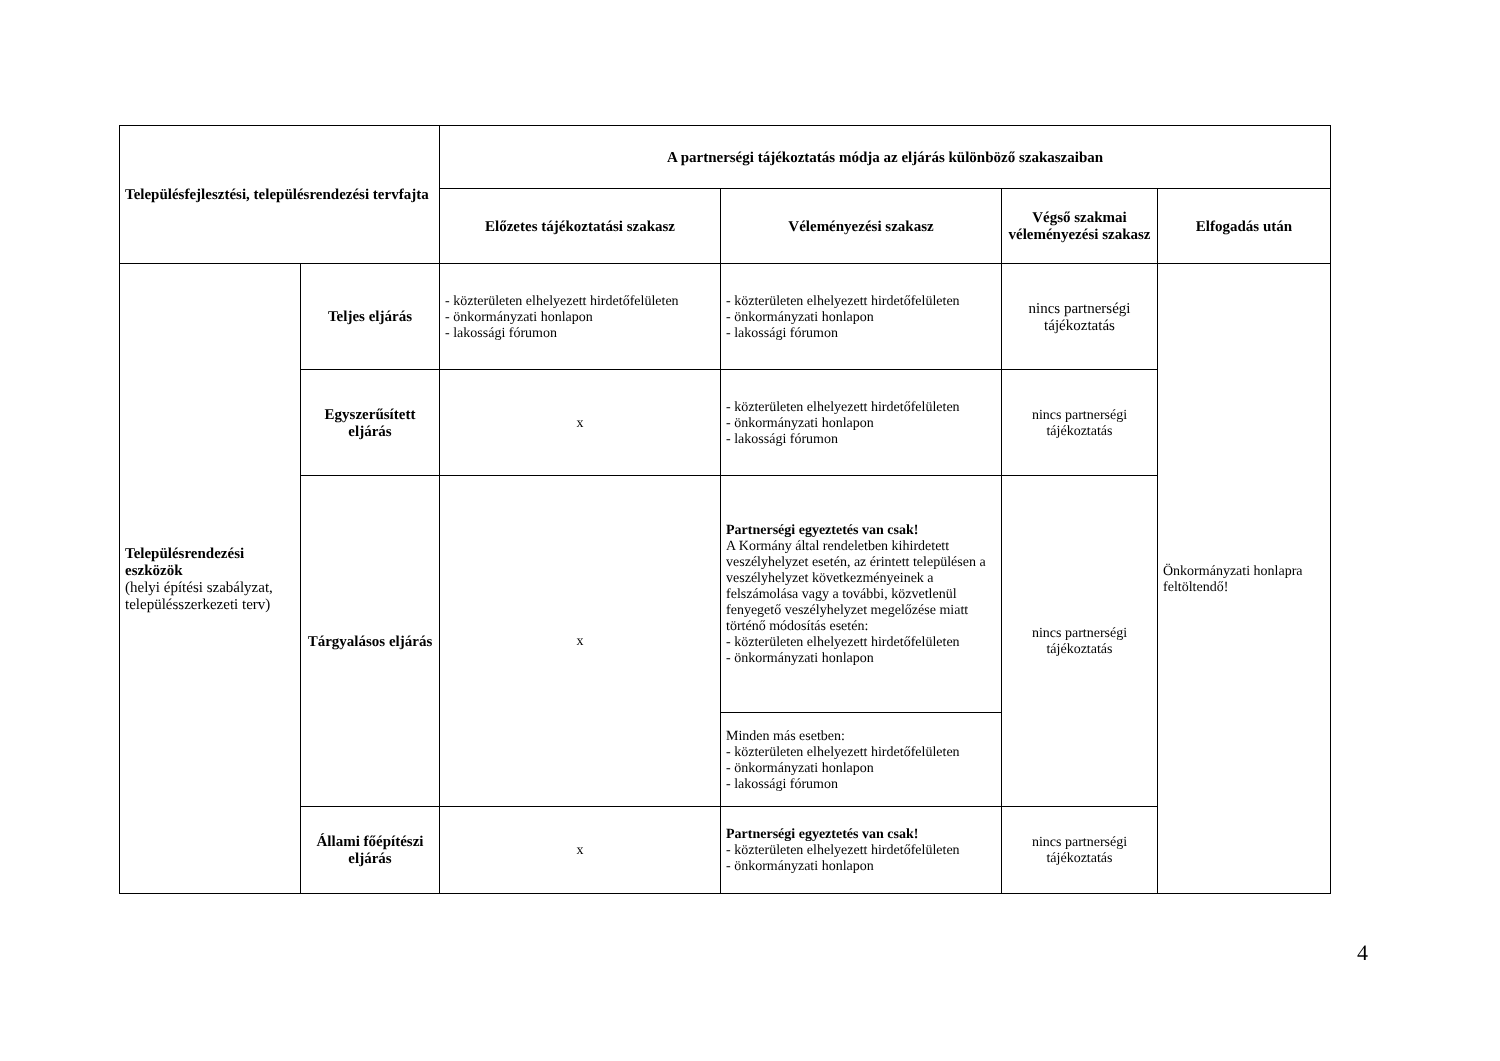| Településfejlesztési, településrendezési tervfajta | | A partnerségi tájékoztatás módja az eljárás különböző szakaszaiban | | | |
| --- | --- | --- | --- | --- | --- |
| | | Előzetes tájékoztatási szakasz | Véleményezési szakasz | Végső szakmai véleményezési szakasz | Elfogadás után |
| Településrendezési eszközök (helyi építési szabályzat, településszerkezeti terv) | Teljes eljárás | - közterületen elhelyezett hirdetőfelületen - önkormányzati honlapon - lakossági fórumon | - közterületen elhelyezett hirdetőfelületen - önkormányzati honlapon - lakossági fórumon | nincs partnerségi tájékoztatás | Önkormányzati honlapra feltöltendő! |
| | Egyszerűsített eljárás | x | - közterületen elhelyezett hirdetőfelületen - önkormányzati honlapon - lakossági fórumon | nincs partnerségi tájékoztatás | |
| | Tárgyalásos eljárás | x | Partnerségi egyeztetés van csak! A Kormány által rendeletben kihirdetett veszélyhelyzet esetén, az érintett településen a veszélyhelyzet következményeinek a felszámolása vagy a további, közvetlenül fenyegető veszélyhelyzet megelőzése miatt történő módosítás esetén: - közterületen elhelyezett hirdetőfelületen - önkormányzati honlapon | nincs partnerségi tájékoztatás | |
| | | | Minden más esetben: - közterületen elhelyezett hirdetőfelületen - önkormányzati honlapon - lakossági fórumon | | |
| | Állami főépítészi eljárás | x | Partnerségi egyeztetés van csak! - közterületen elhelyezett hirdetőfelületen - önkormányzati honlapon | nincs partnerségi tájékoztatás | |
4